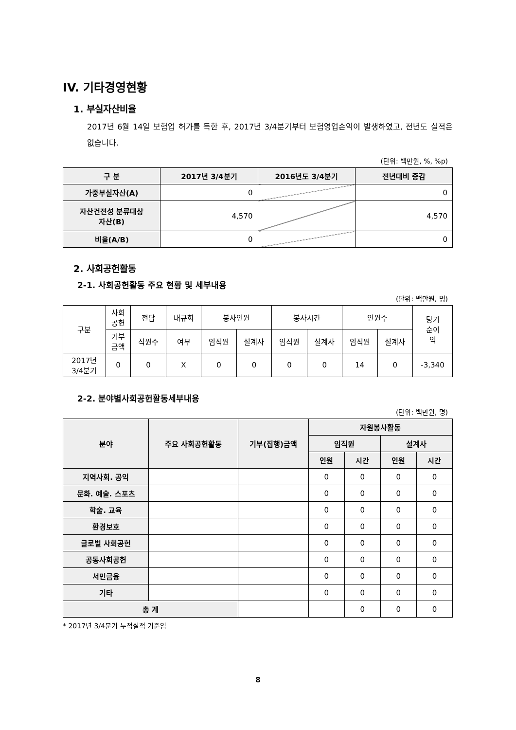IV. 기타경영현황
1. 부실자산비율
2017년 6월 14일 보험업 허가를 득한 후, 2017년 3/4분기부터 보험영업손익이 발생하였고, 전년도 실적은 없습니다.
(단위: 백만원, %, %p)
| 구 분 | 2017년 3/4분기 | 2016년도 3/4분기 | 전년대비 증감 |
| --- | --- | --- | --- |
| 가중부실자산(A) | 0 | | 0 |
| 자산건전성 분류대상 자산(B) | 4,570 | | 4,570 |
| 비율(A/B) | 0 | | 0 |
2. 사회공헌활동
2-1. 사회공헌활동 주요 현황 및 세부내용
(단위: 백만원, 명)
| 구분 | 사회 공헌 | 전담 | 내규화 | 봉사인원 | | 봉사시간 | | 인원수 | | 당기 순이 익 |
| | 기부 금액 | 직원수 | 여부 | 임직원 | 설계사 | 임직원 | 설계사 | 임직원 | 설계사 | |
| 2017년 3/4분기 | 0 | 0 | X | 0 | 0 | 0 | 0 | 14 | 0 | -3,340 |
2-2. 분야별사회공헌활동세부내용
(단위: 백만원, 명)
| 분야 | 주요 사회공헌활동 | 기부(집행)금액 | 자원봉사활동 | | | |
| --- | --- | --- | --- | --- | --- | --- |
| | | | 임직원 | | 설계사 | |
| | | | 인원 | 시간 | 인원 | 시간 |
| 지역사회. 공익 | | | 0 | 0 | 0 | 0 |
| 문화. 예술. 스포츠 | | | 0 | 0 | 0 | 0 |
| 학술. 교육 | | | 0 | 0 | 0 | 0 |
| 환경보호 | | | 0 | 0 | 0 | 0 |
| 글로벌 사회공헌 | | | 0 | 0 | 0 | 0 |
| 공동사회공헌 | | | 0 | 0 | 0 | 0 |
| 서민금융 | | | 0 | 0 | 0 | 0 |
| 기타 | | | 0 | 0 | 0 | 0 |
| 총 계 | | | | 0 | 0 | 0 |
* 2017년 3/4분기 누적실적 기준임
8